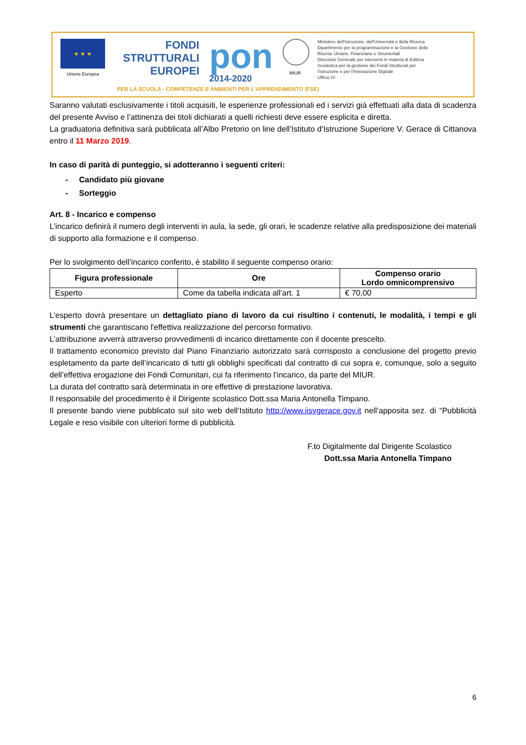★ ★ ★
Unione Europea
FONDI STRUTTURALI EUROPEI
pon
2014-2020
MIUR
Ministero dell'Istruzione, dell'Università e della Ricerca
Dipartimento per la programmazione e la Gestione delle
Risorse Umane, Finanziarie e Strumentali
Direzione Generale per interventi in materia di Edilizia
Scolastica per la gestione dei Fondi Strutturali per
l'Istruzione e per l'Innovazione Digitale
Ufficio IV
PER LA SCUOLA - COMPETENZE E AMBIENTI PER L'APPRENDIMENTO (FSE)
Saranno valutati esclusivamente i titoli acquisiti, le esperienze professionali ed i servizi già effettuati alla data di scadenza del presente Avviso e l’attinenza dei titoli dichiarati a quelli richiesti deve essere esplicita e diretta.
La graduatoria definitiva sarà pubblicata all’Albo Pretorio on line dell’Istituto d’Istruzione Superiore V. Gerace di Cittanova entro il 11 Marzo 2019.
In caso di parità di punteggio, si adotteranno i seguenti criteri:
- Candidato più giovane
- Sorteggio
Art. 8 - Incarico e compenso
L’incarico definirà il numero degli interventi in aula, la sede, gli orari, le scadenze relative alla predisposizione dei materiali di supporto alla formazione e il compenso.
Per lo svolgimento dell’incarico conferito, è stabilito il seguente compenso orario:
| Figura professionale | Ore | Compenso orario Lordo omnicomprensivo |
| --- | --- | --- |
| Esperto | Come da tabella indicata all’art. 1 | € 70,00 |
L’esperto dovrà presentare un dettagliato piano di lavoro da cui risultino i contenuti, le modalità, i tempi e gli strumenti che garantiscano l'effettiva realizzazione del percorso formativo.
L’attribuzione avverrà attraverso provvedimenti di incarico direttamente con il docente prescelto.
Il trattamento economico previsto dal Piano Finanziario autorizzato sarà corrisposto a conclusione del progetto previo espletamento da parte dell’incaricato di tutti gli obblighi specificati dal contratto di cui sopra e, comunque, solo a seguito dell’effettiva erogazione dei Fondi Comunitari, cui fa riferimento l’incarico, da parte del MIUR.
La durata del contratto sarà determinata in ore effettive di prestazione lavorativa.
Il responsabile del procedimento è il Dirigente scolastico Dott.ssa Maria Antonella Timpano.
Il presente bando viene pubblicato sul sito web dell’Istituto http://www.iisvgerace.gov.it nell’apposita sez. di “Pubblicità Legale e reso visibile con ulteriori forme di pubblicità.
F.to Digitalmente dal Dirigente Scolastico
Dott.ssa Maria Antonella Timpano
6